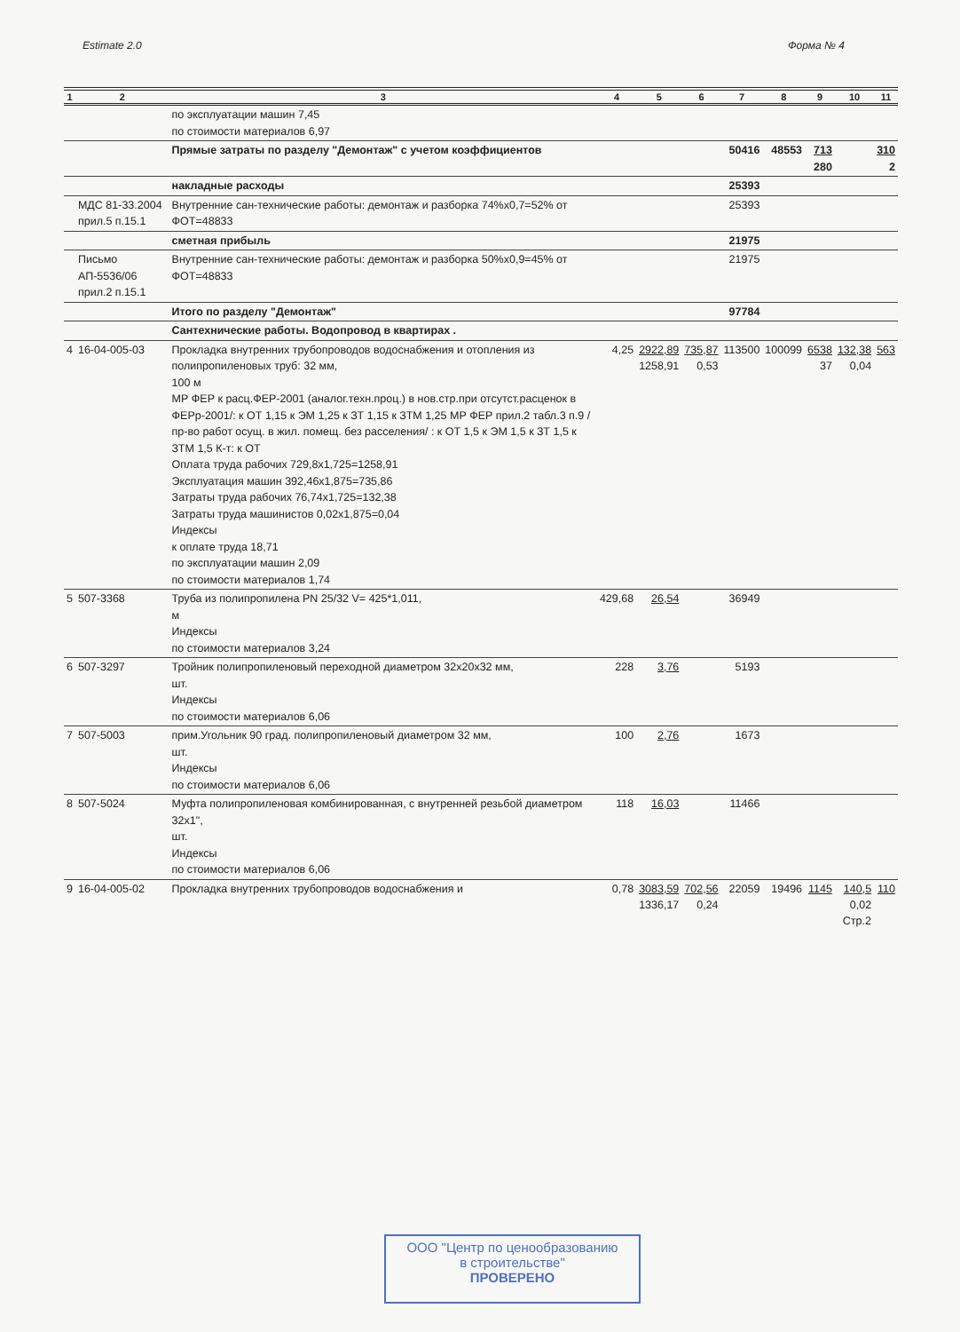Estimate 2.0 Форма № 4
| 1 | 2 | 3 | 4 | 5 | 6 | 7 | 8 | 9 | 10 | 11 |
| --- | --- | --- | --- | --- | --- | --- | --- | --- | --- | --- |
| | | по эксплуатации машин 7,45 по стоимости материалов 6,97 | | | | | | | | |
| | | Прямые затраты по разделу "Демонтаж" с учетом коэффициентов | | | | 50416 | 48553 | 713 280 | | 310 2 |
| | | накладные расходы | | | | 25393 | | | | |
| | МДС 81-33.2004 прил.5 п.15.1 | Внутренние сан-технические работы: демонтаж и разборка 74%x0,7=52% от ФОТ=48833 | | | | 25393 | | | | |
| | | сметная прибыль | | | | 21975 | | | | |
| | Письмо АП-5536/06 прил.2 п.15.1 | Внутренние сан-технические работы: демонтаж и разборка 50%x0,9=45% от ФОТ=48833 | | | | 21975 | | | | |
| | | Итого по разделу "Демонтаж" | | | | 97784 | | | | |
| | | Сантехнические работы. Водопровод в квартирах . | | | | | | | | |
| 4 | 16-04-005-03 | Прокладка внутренних трубопроводов водоснабжения и отопления из полипропиленовых труб: 32 мм, 100 м МР ФЕР к расц.ФЕР-2001 (аналог.техн.проц.) в нов.стр.при отсутст.расценок в ФЕРр-2001/: к ОТ 1,15 к ЭМ 1,25 к ЗТ 1,15 к ЗТМ 1,25 МР ФЕР прил.2 табл.3 п.9 /пр-во работ осущ. в жил. помещ. без расселения/ : к ОТ 1,5 к ЭМ 1,5 к ЗТ 1,5 к ЗТМ 1,5 К-т: к ОТ Оплата труда рабочих 729,8x1,725=1258,91 Эксплуатация машин 392,46x1,875=735,86 Затраты труда рабочих 76,74x1,725=132,38 Затраты труда машинистов 0,02x1,875=0,04 Индексы к оплате труда 18,71 по эксплуатации машин 2,09 по стоимости материалов 1,74 | 4,25 | 2922,89 1258,91 | 735,87 0,53 | 113500 | 100099 | 6538 37 | 132,38 0,04 | 563 |
| 5 | 507-3368 | Труба из полипропилена PN 25/32 V= 425*1,011, м Индексы по стоимости материалов 3,24 | 429,68 | 26,54 | | 36949 | | | | |
| 6 | 507-3297 | Тройник полипропиленовый переходной диаметром 32x20x32 мм, шт. Индексы по стоимости материалов 6,06 | 228 | 3,76 | | 5193 | | | | |
| 7 | 507-5003 | прим.Угольник 90 град. полипропиленовый диаметром 32 мм, шт. Индексы по стоимости материалов 6,06 | 100 | 2,76 | | 1673 | | | | |
| 8 | 507-5024 | Муфта полипропиленовая комбинированная, с внутренней резьбой диаметром 32x1", шт. Индексы по стоимости материалов 6,06 | 118 | 16,03 | | 11466 | | | | |
| 9 | 16-04-005-02 | Прокладка внутренних трубопроводов водоснабжения и | 0,78 | 3083,59 1336,17 | 702,56 0,24 | 22059 | 19496 | 1145 | 140,5 0,02 | 110 |
Стр.2
ООО "Центр по ценообразованию
в строительстве"
ПРОВЕРЕНО